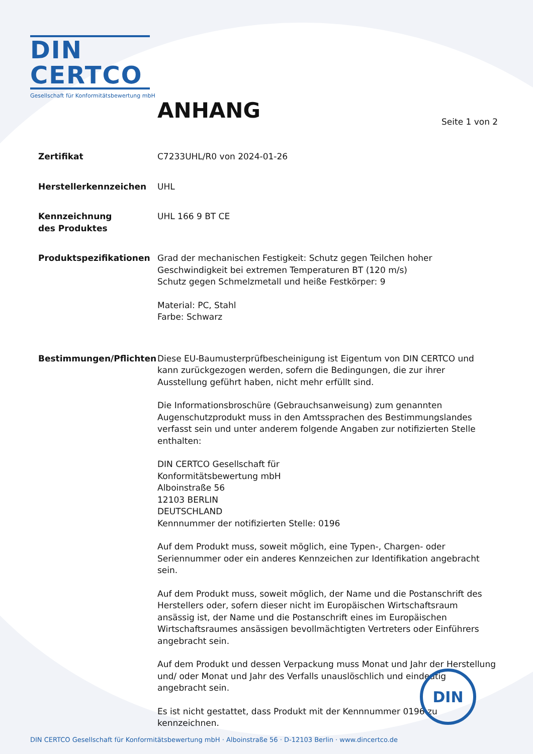DIN CERTCO
Gesellschaft für Konformitätsbewertung mbH
ANHANG Seite 1 von 2
Zertifikat C7233UHL/R0 von 2024-01-26
Herstellerkennzeichen UHL
Kennzeichnung
des Produktes
UHL 166 9 BT CE
Produktspezifikationen Grad der mechanischen Festigkeit: Schutz gegen Teilchen hoher Geschwindigkeit bei extremen Temperaturen BT (120 m/s)
Schutz gegen Schmelzmetall und heiße Festkörper: 9
Material: PC, Stahl
Farbe: Schwarz
Bestimmungen/Pflichten Diese EU-Baumusterprüfbescheinigung ist Eigentum von DIN CERTCO und kann zurückgezogen werden, sofern die Bedingungen, die zur ihrer Ausstellung geführt haben, nicht mehr erfüllt sind.
Die Informationsbroschüre (Gebrauchsanweisung) zum genannten Augenschutzprodukt muss in den Amtssprachen des Bestimmungslandes verfasst sein und unter anderem folgende Angaben zur notifizierten Stelle enthalten:
DIN CERTCO Gesellschaft für
Konformitätsbewertung mbH
Alboinstraße 56
12103 BERLIN
DEUTSCHLAND
Kennnummer der notifizierten Stelle: 0196
Auf dem Produkt muss, soweit möglich, eine Typen-, Chargen- oder Seriennummer oder ein anderes Kennzeichen zur Identifikation angebracht sein.
Auf dem Produkt muss, soweit möglich, der Name und die Postanschrift des Herstellers oder, sofern dieser nicht im Europäischen Wirtschaftsraum ansässig ist, der Name und die Postanschrift eines im Europäischen Wirtschaftsraumes ansässigen bevollmächtigten Vertreters oder Einführers angebracht sein.
Auf dem Produkt und dessen Verpackung muss Monat und Jahr der Herstellung und/ oder Monat und Jahr des Verfalls unauslöschlich und eindeutig angebracht sein.
Es ist nicht gestattet, dass Produkt mit der Kennnummer 0196 zu kennzeichnen.
DIN
DIN CERTCO Gesellschaft für Konformitätsbewertung mbH · Alboinstraße 56 · D-12103 Berlin · www.dincertco.de